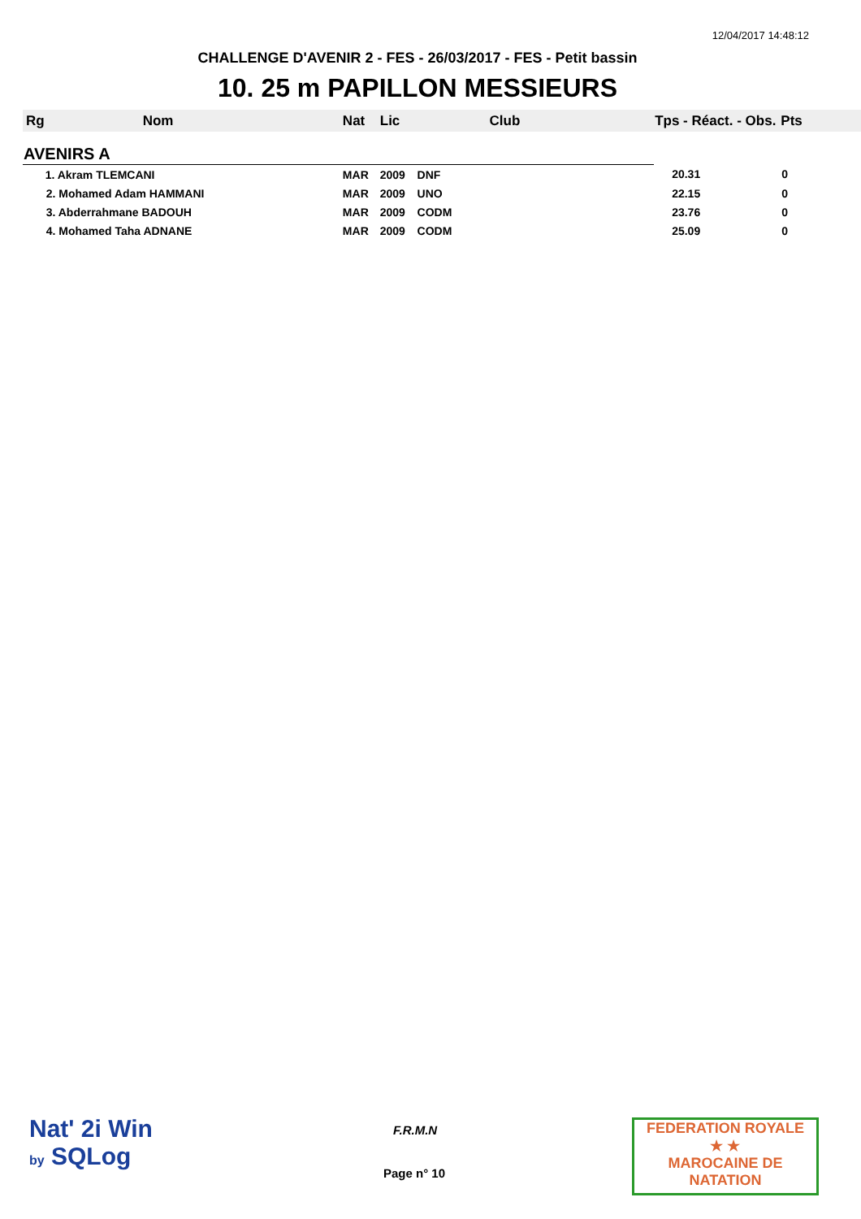12/04/2017 14:48:12
CHALLENGE D'AVENIR 2 - FES - 26/03/2017 - FES - Petit bassin
10. 25 m PAPILLON MESSIEURS
| Rg | Nom | Nat | Lic | Club | Tps - Réact. - Obs. | Pts |
| --- | --- | --- | --- | --- | --- | --- |
| AVENIRS A | | | | | | |
| | 1. Akram TLEMCANI | MAR | 2009 | DNF | 20.31 | 0 |
| | 2. Mohamed Adam HAMMANI | MAR | 2009 | UNO | 22.15 | 0 |
| | 3. Abderrahmane BADOUH | MAR | 2009 | CODM | 23.76 | 0 |
| | 4. Mohamed Taha ADNANE | MAR | 2009 | CODM | 25.09 | 0 |
Nat' 2i Win
by SQLog
F.R.M.N
Page n° 10
FEDERATION ROYALE
★ ★
MAROCAINE DE NATATION